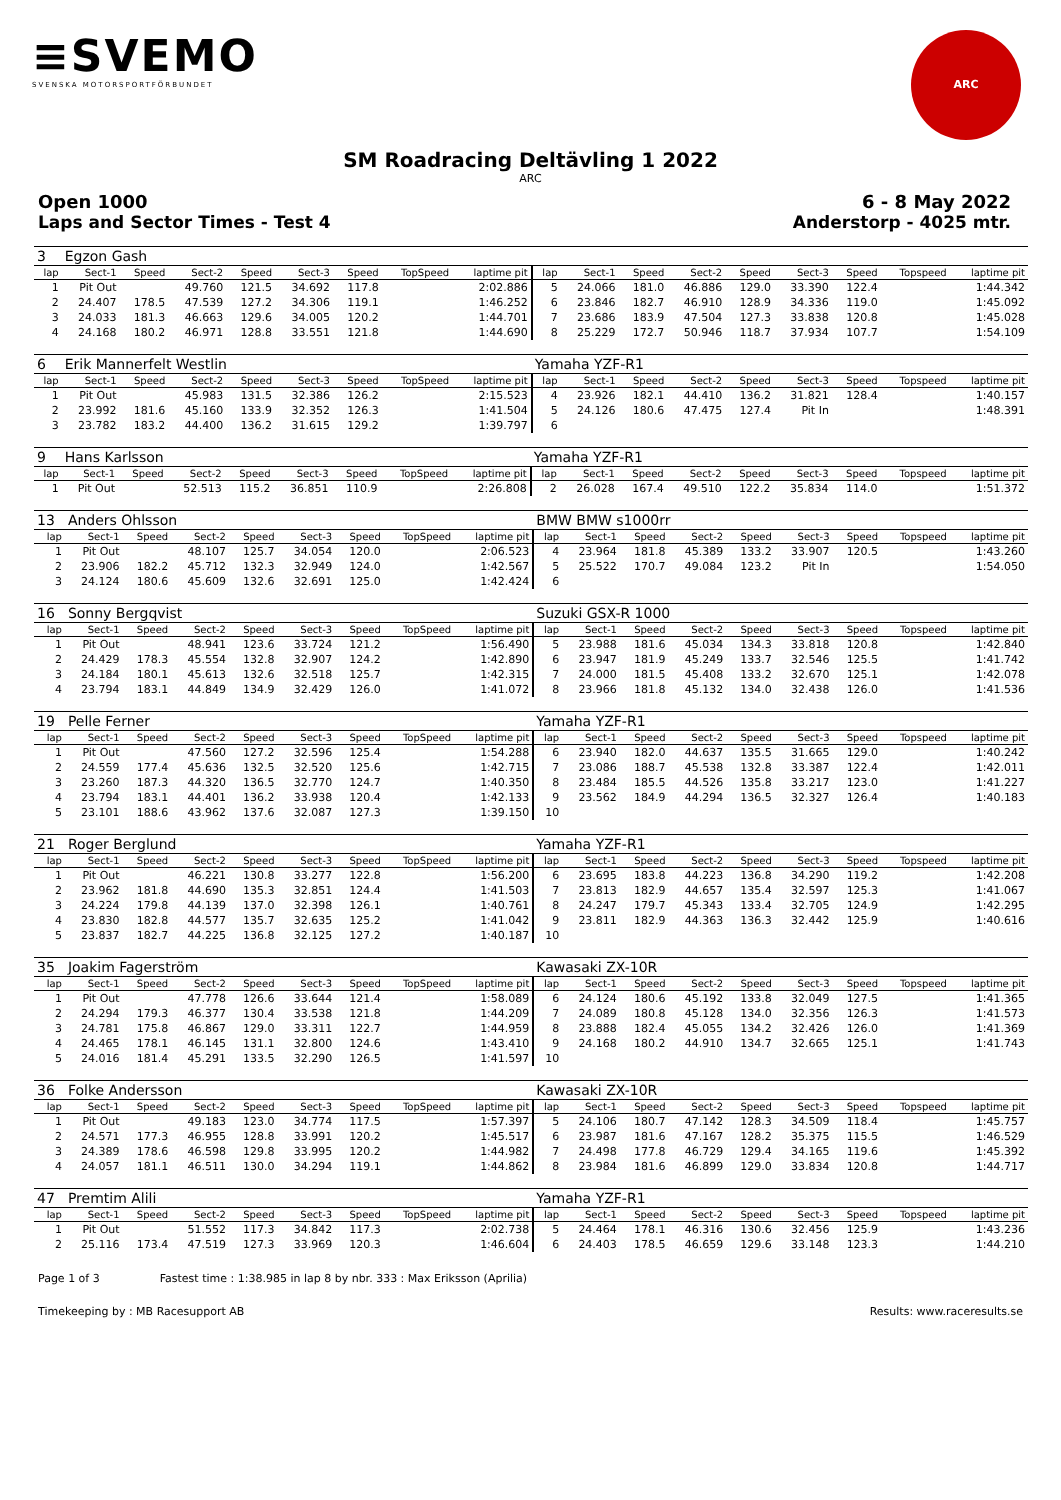≡SVEMO
SVENSKA MOTORSPORTFÖRBUNDET
ARC
SM Roadracing Deltävling 1 2022
ARC
Open 1000 6 - 8 May 2022
Laps and Sector Times - Test 4 Anderstorp - 4025 mtr.
| 3 | Egzon Gash | | | | | | | | | | | | | | | | |
| lap | Sect-1 | Speed | Sect-2 | Speed | Sect-3 | Speed | TopSpeed | laptime pit | lap | Sect-1 | Speed | Sect-2 | Speed | Sect-3 | Speed | Topspeed | laptime pit |
| 1 | Pit Out | | 49.760 | 121.5 | 34.692 | 117.8 | | 2:02.886 | 5 | 24.066 | 181.0 | 46.886 | 129.0 | 33.390 | 122.4 | | 1:44.342 |
| 2 | 24.407 | 178.5 | 47.539 | 127.2 | 34.306 | 119.1 | | 1:46.252 | 6 | 23.846 | 182.7 | 46.910 | 128.9 | 34.336 | 119.0 | | 1:45.092 |
| 3 | 24.033 | 181.3 | 46.663 | 129.6 | 34.005 | 120.2 | | 1:44.701 | 7 | 23.686 | 183.9 | 47.504 | 127.3 | 33.838 | 120.8 | | 1:45.028 |
| 4 | 24.168 | 180.2 | 46.971 | 128.8 | 33.551 | 121.8 | | 1:44.690 | 8 | 25.229 | 172.7 | 50.946 | 118.7 | 37.934 | 107.7 | | 1:54.109 |
| 6 | Erik Mannerfelt Westlin | | | | | | | | Yamaha YZF-R1 | | | | | | | | |
| lap | Sect-1 | Speed | Sect-2 | Speed | Sect-3 | Speed | TopSpeed | laptime pit | lap | Sect-1 | Speed | Sect-2 | Speed | Sect-3 | Speed | Topspeed | laptime pit |
| 1 | Pit Out | | 45.983 | 131.5 | 32.386 | 126.2 | | 2:15.523 | 4 | 23.926 | 182.1 | 44.410 | 136.2 | 31.821 | 128.4 | | 1:40.157 |
| 2 | 23.992 | 181.6 | 45.160 | 133.9 | 32.352 | 126.3 | | 1:41.504 | 5 | 24.126 | 180.6 | 47.475 | 127.4 | Pit In | | | 1:48.391 |
| 3 | 23.782 | 183.2 | 44.400 | 136.2 | 31.615 | 129.2 | | 1:39.797 | 6 | | | | | | | | |
| 9 | Hans Karlsson | | | | | | | | Yamaha YZF-R1 | | | | | | | | |
| lap | Sect-1 | Speed | Sect-2 | Speed | Sect-3 | Speed | TopSpeed | laptime pit | lap | Sect-1 | Speed | Sect-2 | Speed | Sect-3 | Speed | Topspeed | laptime pit |
| 1 | Pit Out | | 52.513 | 115.2 | 36.851 | 110.9 | | 2:26.808 | 2 | 26.028 | 167.4 | 49.510 | 122.2 | 35.834 | 114.0 | | 1:51.372 |
| 13 | Anders Ohlsson | | | | | | | | BMW BMW s1000rr | | | | | | | | |
| lap | Sect-1 | Speed | Sect-2 | Speed | Sect-3 | Speed | TopSpeed | laptime pit | lap | Sect-1 | Speed | Sect-2 | Speed | Sect-3 | Speed | Topspeed | laptime pit |
| 1 | Pit Out | | 48.107 | 125.7 | 34.054 | 120.0 | | 2:06.523 | 4 | 23.964 | 181.8 | 45.389 | 133.2 | 33.907 | 120.5 | | 1:43.260 |
| 2 | 23.906 | 182.2 | 45.712 | 132.3 | 32.949 | 124.0 | | 1:42.567 | 5 | 25.522 | 170.7 | 49.084 | 123.2 | Pit In | | | 1:54.050 |
| 3 | 24.124 | 180.6 | 45.609 | 132.6 | 32.691 | 125.0 | | 1:42.424 | 6 | | | | | | | | |
| 16 | Sonny Bergqvist | | | | | | | | Suzuki GSX-R 1000 | | | | | | | | |
| lap | Sect-1 | Speed | Sect-2 | Speed | Sect-3 | Speed | TopSpeed | laptime pit | lap | Sect-1 | Speed | Sect-2 | Speed | Sect-3 | Speed | Topspeed | laptime pit |
| 1 | Pit Out | | 48.941 | 123.6 | 33.724 | 121.2 | | 1:56.490 | 5 | 23.988 | 181.6 | 45.034 | 134.3 | 33.818 | 120.8 | | 1:42.840 |
| 2 | 24.429 | 178.3 | 45.554 | 132.8 | 32.907 | 124.2 | | 1:42.890 | 6 | 23.947 | 181.9 | 45.249 | 133.7 | 32.546 | 125.5 | | 1:41.742 |
| 3 | 24.184 | 180.1 | 45.613 | 132.6 | 32.518 | 125.7 | | 1:42.315 | 7 | 24.000 | 181.5 | 45.408 | 133.2 | 32.670 | 125.1 | | 1:42.078 |
| 4 | 23.794 | 183.1 | 44.849 | 134.9 | 32.429 | 126.0 | | 1:41.072 | 8 | 23.966 | 181.8 | 45.132 | 134.0 | 32.438 | 126.0 | | 1:41.536 |
| 19 | Pelle Ferner | | | | | | | | Yamaha YZF-R1 | | | | | | | | |
| lap | Sect-1 | Speed | Sect-2 | Speed | Sect-3 | Speed | TopSpeed | laptime pit | lap | Sect-1 | Speed | Sect-2 | Speed | Sect-3 | Speed | Topspeed | laptime pit |
| 1 | Pit Out | | 47.560 | 127.2 | 32.596 | 125.4 | | 1:54.288 | 6 | 23.940 | 182.0 | 44.637 | 135.5 | 31.665 | 129.0 | | 1:40.242 |
| 2 | 24.559 | 177.4 | 45.636 | 132.5 | 32.520 | 125.6 | | 1:42.715 | 7 | 23.086 | 188.7 | 45.538 | 132.8 | 33.387 | 122.4 | | 1:42.011 |
| 3 | 23.260 | 187.3 | 44.320 | 136.5 | 32.770 | 124.7 | | 1:40.350 | 8 | 23.484 | 185.5 | 44.526 | 135.8 | 33.217 | 123.0 | | 1:41.227 |
| 4 | 23.794 | 183.1 | 44.401 | 136.2 | 33.938 | 120.4 | | 1:42.133 | 9 | 23.562 | 184.9 | 44.294 | 136.5 | 32.327 | 126.4 | | 1:40.183 |
| 5 | 23.101 | 188.6 | 43.962 | 137.6 | 32.087 | 127.3 | | 1:39.150 | 10 | | | | | | | | |
| 21 | Roger Berglund | | | | | | | | Yamaha YZF-R1 | | | | | | | | |
| lap | Sect-1 | Speed | Sect-2 | Speed | Sect-3 | Speed | TopSpeed | laptime pit | lap | Sect-1 | Speed | Sect-2 | Speed | Sect-3 | Speed | Topspeed | laptime pit |
| 1 | Pit Out | | 46.221 | 130.8 | 33.277 | 122.8 | | 1:56.200 | 6 | 23.695 | 183.8 | 44.223 | 136.8 | 34.290 | 119.2 | | 1:42.208 |
| 2 | 23.962 | 181.8 | 44.690 | 135.3 | 32.851 | 124.4 | | 1:41.503 | 7 | 23.813 | 182.9 | 44.657 | 135.4 | 32.597 | 125.3 | | 1:41.067 |
| 3 | 24.224 | 179.8 | 44.139 | 137.0 | 32.398 | 126.1 | | 1:40.761 | 8 | 24.247 | 179.7 | 45.343 | 133.4 | 32.705 | 124.9 | | 1:42.295 |
| 4 | 23.830 | 182.8 | 44.577 | 135.7 | 32.635 | 125.2 | | 1:41.042 | 9 | 23.811 | 182.9 | 44.363 | 136.3 | 32.442 | 125.9 | | 1:40.616 |
| 5 | 23.837 | 182.7 | 44.225 | 136.8 | 32.125 | 127.2 | | 1:40.187 | 10 | | | | | | | | |
| 35 | Joakim Fagerström | | | | | | | | Kawasaki ZX-10R | | | | | | | | |
| lap | Sect-1 | Speed | Sect-2 | Speed | Sect-3 | Speed | TopSpeed | laptime pit | lap | Sect-1 | Speed | Sect-2 | Speed | Sect-3 | Speed | Topspeed | laptime pit |
| 1 | Pit Out | | 47.778 | 126.6 | 33.644 | 121.4 | | 1:58.089 | 6 | 24.124 | 180.6 | 45.192 | 133.8 | 32.049 | 127.5 | | 1:41.365 |
| 2 | 24.294 | 179.3 | 46.377 | 130.4 | 33.538 | 121.8 | | 1:44.209 | 7 | 24.089 | 180.8 | 45.128 | 134.0 | 32.356 | 126.3 | | 1:41.573 |
| 3 | 24.781 | 175.8 | 46.867 | 129.0 | 33.311 | 122.7 | | 1:44.959 | 8 | 23.888 | 182.4 | 45.055 | 134.2 | 32.426 | 126.0 | | 1:41.369 |
| 4 | 24.465 | 178.1 | 46.145 | 131.1 | 32.800 | 124.6 | | 1:43.410 | 9 | 24.168 | 180.2 | 44.910 | 134.7 | 32.665 | 125.1 | | 1:41.743 |
| 5 | 24.016 | 181.4 | 45.291 | 133.5 | 32.290 | 126.5 | | 1:41.597 | 10 | | | | | | | | |
| 36 | Folke Andersson | | | | | | | | Kawasaki ZX-10R | | | | | | | | |
| lap | Sect-1 | Speed | Sect-2 | Speed | Sect-3 | Speed | TopSpeed | laptime pit | lap | Sect-1 | Speed | Sect-2 | Speed | Sect-3 | Speed | Topspeed | laptime pit |
| 1 | Pit Out | | 49.183 | 123.0 | 34.774 | 117.5 | | 1:57.397 | 5 | 24.106 | 180.7 | 47.142 | 128.3 | 34.509 | 118.4 | | 1:45.757 |
| 2 | 24.571 | 177.3 | 46.955 | 128.8 | 33.991 | 120.2 | | 1:45.517 | 6 | 23.987 | 181.6 | 47.167 | 128.2 | 35.375 | 115.5 | | 1:46.529 |
| 3 | 24.389 | 178.6 | 46.598 | 129.8 | 33.995 | 120.2 | | 1:44.982 | 7 | 24.498 | 177.8 | 46.729 | 129.4 | 34.165 | 119.6 | | 1:45.392 |
| 4 | 24.057 | 181.1 | 46.511 | 130.0 | 34.294 | 119.1 | | 1:44.862 | 8 | 23.984 | 181.6 | 46.899 | 129.0 | 33.834 | 120.8 | | 1:44.717 |
| 47 | Premtim Alili | | | | | | | | Yamaha YZF-R1 | | | | | | | | |
| lap | Sect-1 | Speed | Sect-2 | Speed | Sect-3 | Speed | TopSpeed | laptime pit | lap | Sect-1 | Speed | Sect-2 | Speed | Sect-3 | Speed | Topspeed | laptime pit |
| 1 | Pit Out | | 51.552 | 117.3 | 34.842 | 117.3 | | 2:02.738 | 5 | 24.464 | 178.1 | 46.316 | 130.6 | 32.456 | 125.9 | | 1:43.236 |
| 2 | 25.116 | 173.4 | 47.519 | 127.3 | 33.969 | 120.3 | | 1:46.604 | 6 | 24.403 | 178.5 | 46.659 | 129.6 | 33.148 | 123.3 | | 1:44.210 |
Page 1 of 3 Fastest time : 1:38.985 in lap 8 by nbr. 333 : Max Eriksson (Aprilia)
Timekeeping by : MB Racesupport AB Results: www.raceresults.se